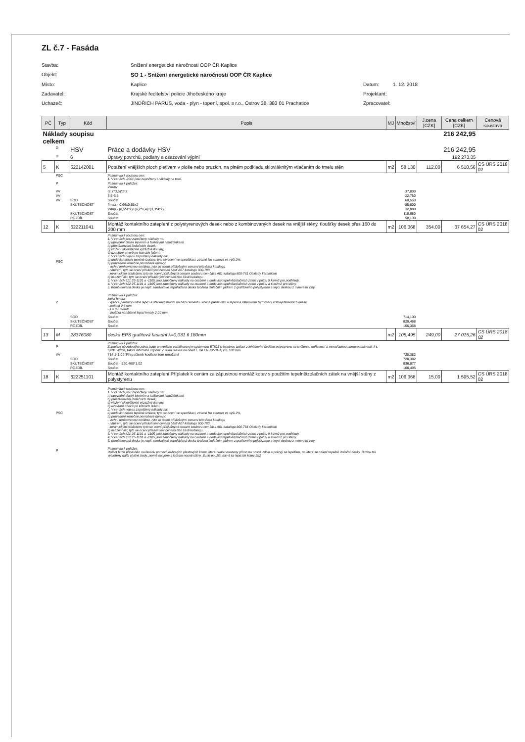ZL č.7 - Fasáda
Stavba:
Snížení energetické náročnosti OOP ČR Kaplice
Objekt:
SO 1 - Snížení energetické náročnosti OOP ČR Kaplice
Místo:
Kaplice
Datum:
1. 12. 2018
Zadavatel:
Krajské ředitelství policie Jihočeského kraje
Projektant:
Uchazeč:
JINDŘICH PARUS, voda - plyn - topení, spol. s r.o., Ostrov 38, 383 01 Prachatice
Zpracovatel:
| PČ | Typ | Kód | Popis | MJ | Množství | J.cena [CZK] | Cena celkem [CZK] | Cenová soustava |
| --- | --- | --- | --- | --- | --- | --- | --- | --- |
| Náklady soupisu celkem | | | | | | | 216 242,95 | |
| | D | HSV | Práce a dodávky HSV | | | | 216 242,95 | |
| | D | 6 | Úpravy povrchů, podlahy a osazování výplní | | | | 192 273,35 | |
| 5 | K | 622142001 | Potažení vnějších ploch pletivem v ploše nebo pruzích, na plném podkladu sklovláknitým vtlačením do tmelu stěn | m2 | 58,130 | 112,00 | 6 510,56 | CS ÚRS 2018 02 |
| | PSC | | Poznámka k souboru cen: 1. V cenách -2001 jsou započteny i náklady na tmel. | | | | | |
| | P | | Poznámka k položce: Vstupy | | | | | |
| | VV | | (2,7*3,5)*2*2 | | 37,800 | | | |
| | VV | | 3,5*6,5 | | 22,750 | | | |
| | VV | SOD | Součet | | 60,550 | | | |
| | | SKUTEČNOST | římsa - 0,66x0,65x2 | | 85,800 | | | |
| | | | vstup - (0,5*4*2)+(6,2*0,4)+(3,3*4*2) | | 32,880 | | | |
| | | SKUTEČNOST | Součet | | 118,680 | | | |
| | | ROZDÍL | Součet | | 58,130 | | | |
| 12 | K | 622211041 | Montáž kontaktního zateplení z polystyrenových desek nebo z kombinovaných desek na vnější stěny, tloušťky desek přes 160 do 200 mm | m2 | 106,368 | 354,00 | 37 654,27 | CS ÚRS 2018 02 |
| | PSC | | Poznámka k souboru cen: 1. V cenách jsou započteny náklady na: a) upevnění desek lepením a talířovými hmoždinkami, b) přestěrkování izolačních desek, c) vložení sklovláknité výztužné tkaniny, d) uzavření otvorů po kotvách lešení. 2. V cenách nejsou započteny náklady na: a) dodávku desek tepelné izolace; tyto se ocení ve specifikaci, ztratné lze stanovit ve výši 2%, b) provedení konečné povrchové úpravy: - vrchní tenkovrstvou omítkou, tyto se ocení příslušnými cenami této části katalogu - nátěrem; tyto se ocení příslušnými cenami části A07 katalogu 800-783 - keramickým obkladem; tyto se ocení příslušnými cenami souboru cen části A01 katalogu 800-781 Obklady keramické, c) osazení lišt; tyto se ocení příslušnými cenami této části katalogu. 3. V cenách 621 25-1101 a -1105 jsou započteny náklady na osazení a dodávku tepelněizolačních zátek v počtu 9 ks/m2 pro podhledy. 4. V cenách 622 25-1101 a -1105 jsou započteny náklady na osazení a dodávku tepelněizolačních zátek v počtu a 6 ks/m2 pro stěny. 5. Kombinovaná deska je např. sendvičové uspořádaná deska tvořena izolačním jádrem z grafitového polystyrenu a krycí deskou z minerální vlny | | | | | |
| | P | | Poznámka k položce: lepicí hmota - vysoce paropropustná lepicí a stěrková hmota na bázi cementu určená především k lepení a stěrkování (armovací vrstva) fasádních desek - zrnitost 0,6 mm - λ = 0,8 W/mK - tloušťka nanášené lepicí hmoty 2-20 mm | | | | | |
| | | SOD | Součet | | 714,100 | | | |
| | | SKUTEČNOST | Součet | | 820,468 | | | |
| | | ROZDÍL | Součet | | 106,368 | | | |
| 13 | M | 28376080 | deska EPS grafitová fasadní λ=0,031 tl 180mm | m2 | 108,495 | 249,00 | 27 015,26 | CS ÚRS 2018 02 |
| | P | | Poznámka k položce: Zateplení obvodového zdiva bude provedeno certifikovaným systémem ETICS s tepelnou izolací z lehčeného šedého polystyrenu se sníženou hořlavostí a mimořádnou paropropustností, λ ≤ 0,031 W/mK; faktor difuzního odporu: 7; třída reakce na oheň E dle EN 13501-1; v tl. 180 mm | | | | | |
| | VV | | 714,1*1,02 'Přepočtené koeficientem množství | | 728,382 | | | |
| | | SOD | Součet | | 728,382 | | | |
| | | SKUTEČNOST | Součet - 820,468*1,02 | | 836,877 | | | |
| | | ROZDÍL | Součet | | 108,495 | | | |
| 18 | K | 622251101 | Montáž kontaktního zateplení Příplatek k cenám za zápustnou montáž kotev s použitím tepelněizolačních zátek na vnější stěny z polystyrenu | m2 | 106,368 | 15,00 | 1 595,52 | CS ÚRS 2018 02 |
| | PSC | | Poznámka k souboru cen: 1. V cenách jsou započteny náklady na: a) upevnění desek lepením a talířovými hmoždinkami, b) přestěrkování izolačních desek, c) vložení sklovláknité výztužné tkaniny, d) uzavření otvorů po kotvách lešení. 2. V cenách nejsou započteny náklady na: a) dodávku desek tepelné izolace; tyto se ocení ve specifikaci, ztratné lze stanovit ve výši 2%, b) provedení konečné povrchové úpravy: - vrchní tenkovrstvou omítkou, tyto se ocení příslušnými cenami této části katalogu - nátěrem; tyto se ocení příslušnými cenami části A07 katalogu 800-783 - keramickým obkladem; tyto se ocení příslušnými cenami souboru cen části A01 katalogu 800-781 Obklady keramické, c) osazení lišt; tyto se ocení příslušnými cenami této části katalogu. 3. V cenách 621 25-1101 a -1105 jsou započteny náklady na osazení a dodávku tepelněizolačních zátek v počtu 9 ks/m2 pro podhledy. 4. V cenách 622 25-1101 a -1105 jsou započteny náklady na osazení a dodávku tepelněizolačních zátek v počtu a 6 ks/m2 pro stěny. 5. Kombinovaná deska je např. sendvičové uspořádaná deska tvořena izolačním jádrem z grafitového polystyrenu a krycí deskou z minerální vlny | | | | | |
| | P | | Poznámka k položce: Izolant bude připevněn na fasádu pomocí kruhových plastových kotev, které budou osazeny přímo na nosné zdivo a pokryjí se lepidlem, na které se nalepí tepelně izolační desky. Budou tak vytvořeny další styčné body, pevně spojené s jádrem nosné stěny. Bude použito min 6 ks lepicích kotev /m2 | | | | | |